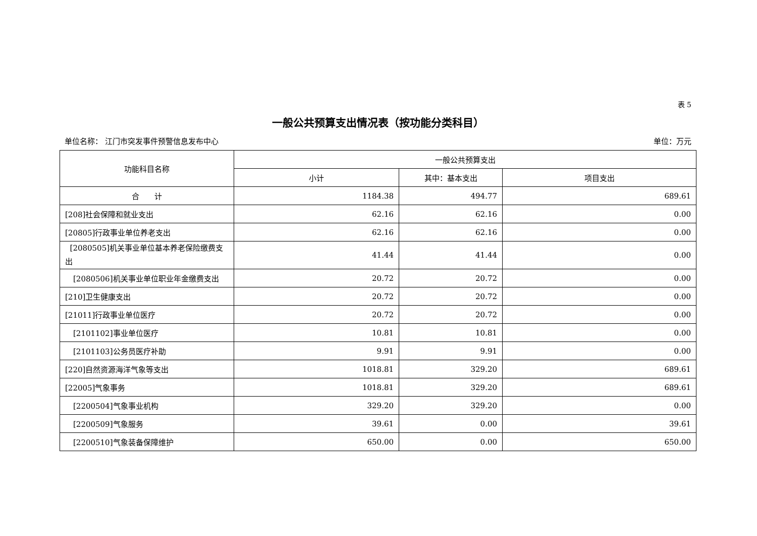表 5
一般公共预算支出情况表（按功能分类科目）
单位名称： 江门市突发事件预警信息发布中心 单位：万元
| 功能科目名称 | 一般公共预算支出 | | |
| --- | --- | --- | --- |
| | 小计 | 其中：基本支出 | 项目支出 |
| 合 计 | 1184.38 | 494.77 | 689.61 |
| [208]社会保障和就业支出 | 62.16 | 62.16 | 0.00 |
| [20805]行政事业单位养老支出 | 62.16 | 62.16 | 0.00 |
| [2080505]机关事业单位基本养老保险缴费支出 | 41.44 | 41.44 | 0.00 |
| [2080506]机关事业单位职业年金缴费支出 | 20.72 | 20.72 | 0.00 |
| [210]卫生健康支出 | 20.72 | 20.72 | 0.00 |
| [21011]行政事业单位医疗 | 20.72 | 20.72 | 0.00 |
| [2101102]事业单位医疗 | 10.81 | 10.81 | 0.00 |
| [2101103]公务员医疗补助 | 9.91 | 9.91 | 0.00 |
| [220]自然资源海洋气象等支出 | 1018.81 | 329.20 | 689.61 |
| [22005]气象事务 | 1018.81 | 329.20 | 689.61 |
| [2200504]气象事业机构 | 329.20 | 329.20 | 0.00 |
| [2200509]气象服务 | 39.61 | 0.00 | 39.61 |
| [2200510]气象装备保障维护 | 650.00 | 0.00 | 650.00 |